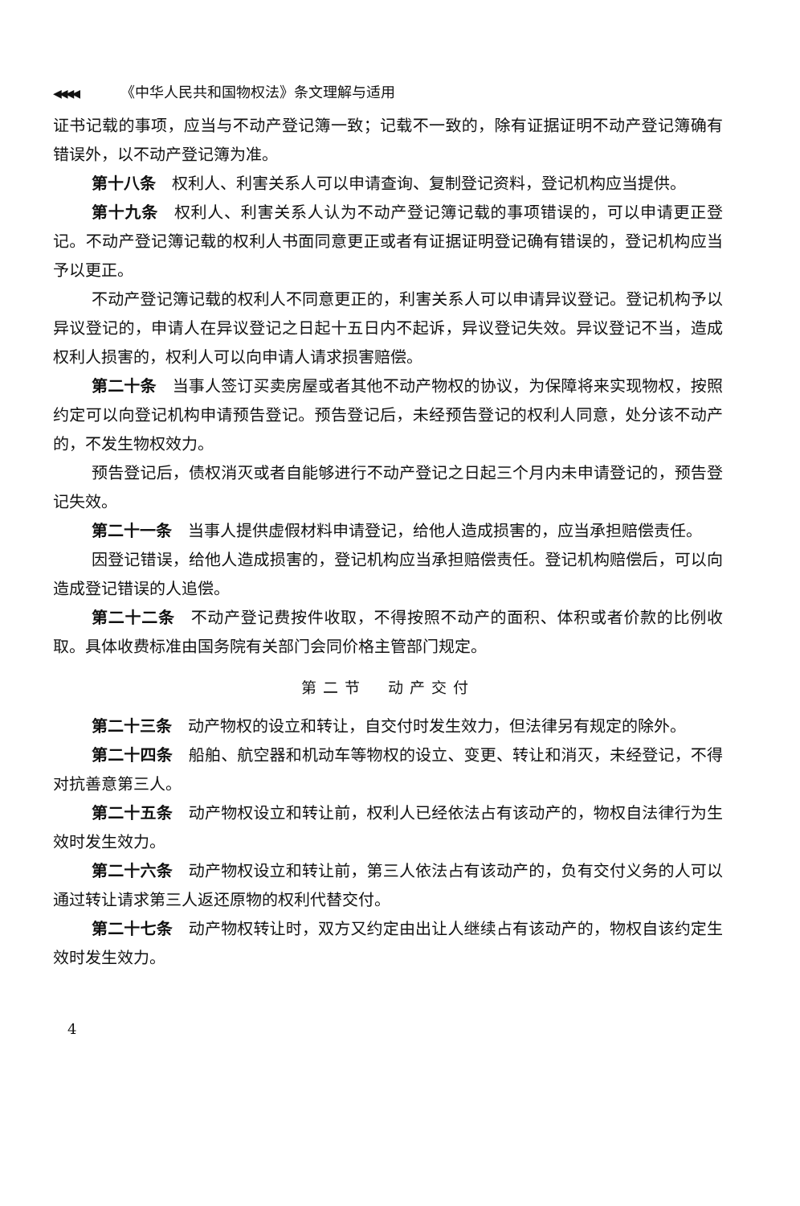◀◀◀◀ 《中华人民共和国物权法》条文理解与适用
证书记载的事项，应当与不动产登记簿一致；记载不一致的，除有证据证明不动产登记簿确有错误外，以不动产登记簿为准。
第十八条 权利人、利害关系人可以申请查询、复制登记资料，登记机构应当提供。
第十九条 权利人、利害关系人认为不动产登记簿记载的事项错误的，可以申请更正登记。不动产登记簿记载的权利人书面同意更正或者有证据证明登记确有错误的，登记机构应当予以更正。
不动产登记簿记载的权利人不同意更正的，利害关系人可以申请异议登记。登记机构予以异议登记的，申请人在异议登记之日起十五日内不起诉，异议登记失效。异议登记不当，造成权利人损害的，权利人可以向申请人请求损害赔偿。
第二十条 当事人签订买卖房屋或者其他不动产物权的协议，为保障将来实现物权，按照约定可以向登记机构申请预告登记。预告登记后，未经预告登记的权利人同意，处分该不动产的，不发生物权效力。
预告登记后，债权消灭或者自能够进行不动产登记之日起三个月内未申请登记的，预告登记失效。
第二十一条 当事人提供虚假材料申请登记，给他人造成损害的，应当承担赔偿责任。
因登记错误，给他人造成损害的，登记机构应当承担赔偿责任。登记机构赔偿后，可以向造成登记错误的人追偿。
第二十二条 不动产登记费按件收取，不得按照不动产的面积、体积或者价款的比例收取。具体收费标准由国务院有关部门会同价格主管部门规定。
第二节　动产交付
第二十三条 动产物权的设立和转让，自交付时发生效力，但法律另有规定的除外。
第二十四条 船舶、航空器和机动车等物权的设立、变更、转让和消灭，未经登记，不得对抗善意第三人。
第二十五条 动产物权设立和转让前，权利人已经依法占有该动产的，物权自法律行为生效时发生效力。
第二十六条 动产物权设立和转让前，第三人依法占有该动产的，负有交付义务的人可以通过转让请求第三人返还原物的权利代替交付。
第二十七条 动产物权转让时，双方又约定由出让人继续占有该动产的，物权自该约定生效时发生效力。
4